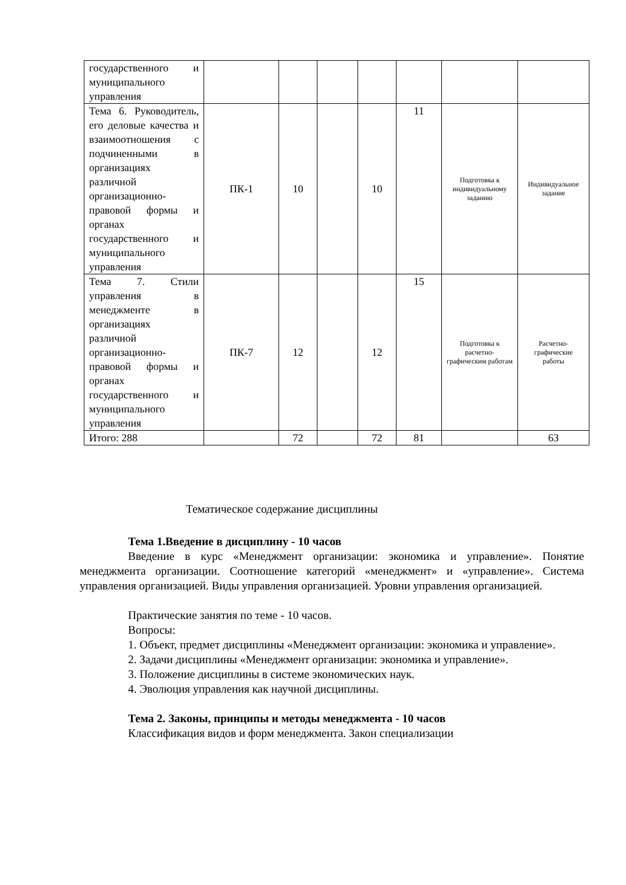| государственного и муниципального управления | | | | | | | |
| Тема 6. Руководитель, его деловые качества и взаимоотношения с подчиненными в организациях различной организационно-правовой формы и органах государственного и муниципального управления | ПК-1 | 10 | | 10 | 11 | Подготовка к индивидуальному заданию | Индивидуальное задание |
| Тема 7. Стили управления в менеджменте в организациях различной организационно-правовой формы и органах государственного и муниципального управления | ПК-7 | 12 | | 12 | 15 | Подготовка к расчетно-графическим работам | Расчетно-графические работы |
| Итого: 288 | | 72 | | 72 | 81 | | 63 |
Тематическое содержание дисциплины
Тема 1.Введение в дисциплину - 10 часов
Введение в курс «Менеджмент организации: экономика и управление». Понятие менеджмента организации. Соотношение категорий «менеджмент» и «управление». Система управления организацией. Виды управления организацией. Уровни управления организацией.
Практические занятия по теме - 10 часов.
Вопросы:
1. Объект, предмет дисциплины «Менеджмент организации: экономика и управление».
2. Задачи дисциплины «Менеджмент организации: экономика и управление».
3. Положение дисциплины в системе экономических наук.
4. Эволюция управления как научной дисциплины.
Тема 2. Законы, принципы и методы менеджмента - 10 часов
Классификация видов и форм менеджмента. Закон специализации